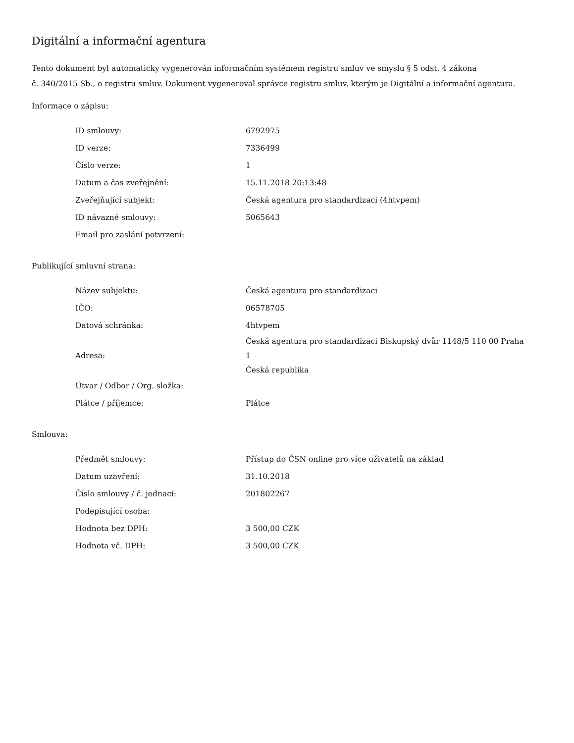Digitální a informační agentura
Tento dokument byl automaticky vygenerován informačním systémem registru smluv ve smyslu § 5 odst. 4 zákona
č. 340/2015 Sb., o registru smluv. Dokument vygeneroval správce registru smluv, kterým je Digitální a informační agentura.
Informace o zápisu:
| ID smlouvy: | 6792975 |
| ID verze: | 7336499 |
| Číslo verze: | 1 |
| Datum a čas zveřejnění: | 15.11.2018 20:13:48 |
| Zveřejňující subjekt: | Česká agentura pro standardizaci (4htvpem) |
| ID návazné smlouvy: | 5065643 |
| Email pro zaslání potvrzení: | |
Publikující smluvní strana:
| Název subjektu: | Česká agentura pro standardizaci |
| IČO: | 06578705 |
| Datová schránka: | 4htvpem |
| Adresa: | Česká agentura pro standardizaci Biskupský dvůr 1148/5 110 00 Praha 1 Česká republika |
| Útvar / Odbor / Org. složka: | |
| Plátce / příjemce: | Plátce |
Smlouva:
| Předmět smlouvy: | Přístup do ČSN online pro více uživatelů na základ |
| Datum uzavření: | 31.10.2018 |
| Číslo smlouvy / č. jednací: | 201802267 |
| Podepisující osoba: | |
| Hodnota bez DPH: | 3 500,00 CZK |
| Hodnota vč. DPH: | 3 500,00 CZK |